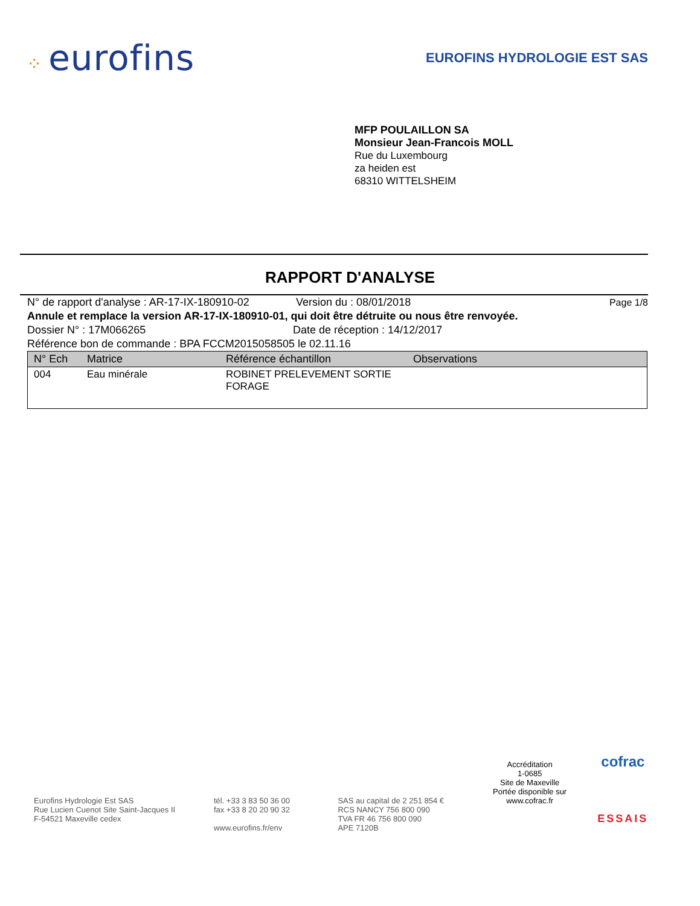⁘ eurofins
EUROFINS HYDROLOGIE EST SAS
MFP POULAILLON SA
Monsieur Jean-Francois MOLL
Rue du Luxembourg
za heiden est
68310 WITTELSHEIM
RAPPORT D'ANALYSE
N° de rapport d'analyse : AR-17-IX-180910-02 Version du : 08/01/2018 Page 1/8
Annule et remplace la version AR-17-IX-180910-01, qui doit être détruite ou nous être renvoyée.
Dossier N° : 17M066265 Date de réception : 14/12/2017
Référence bon de commande : BPA FCCM2015058505 le 02.11.16
| N° Ech | Matrice | Référence échantillon | Observations |
| --- | --- | --- | --- |
| 004 | Eau minérale | ROBINET PRELEVEMENT SORTIE FORAGE | |
Eurofins Hydrologie Est SAS
Rue Lucien Cuenot Site Saint-Jacques II
F-54521 Maxeville cedex
tél. +33 3 83 50 36 00
fax +33 8 20 20 90 32
www.eurofins.fr/env
SAS au capital de 2 251 854 €
RCS NANCY 756 800 090
TVA FR 46 756 800 090
APE 7120B
Accréditation
1-0685
Site de Maxeville
Portée disponible sur
www.cofrac.fr
cofrac
ESSAIS